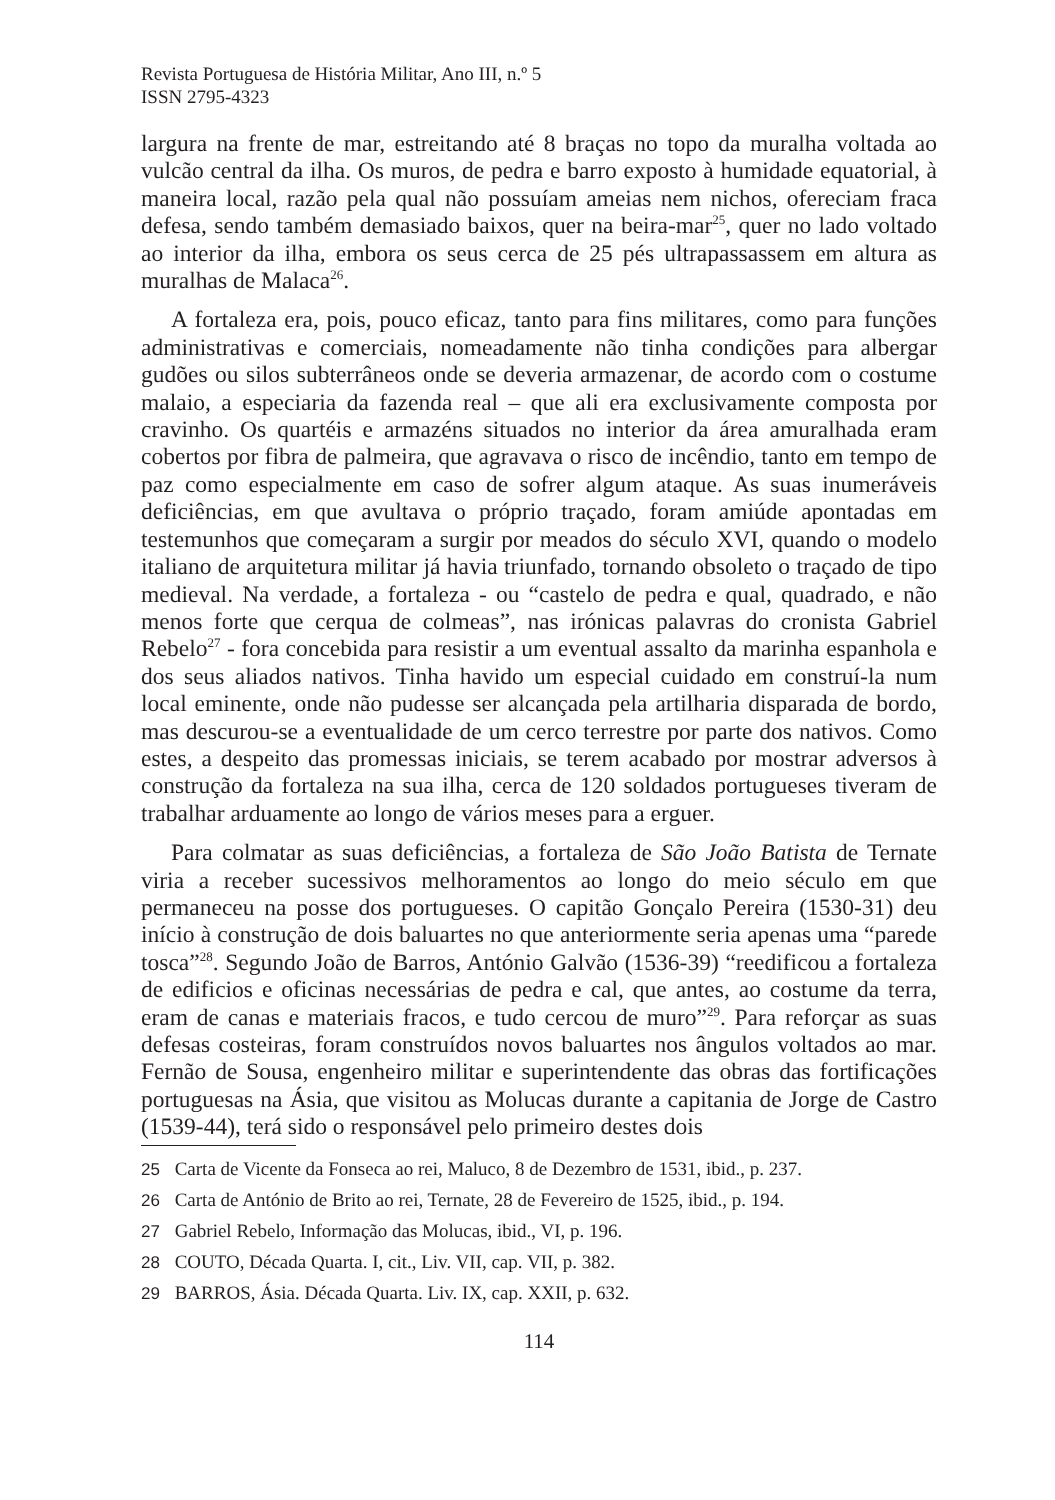Revista Portuguesa de História Militar, Ano III, n.º 5
ISSN 2795-4323
largura na frente de mar, estreitando até 8 braças no topo da muralha voltada ao vulcão central da ilha. Os muros, de pedra e barro exposto à humidade equatorial, à maneira local, razão pela qual não possuíam ameias nem nichos, ofereciam fraca defesa, sendo também demasiado baixos, quer na beira-mar<sup>25</sup>, quer no lado voltado ao interior da ilha, embora os seus cerca de 25 pés ultrapassassem em altura as muralhas de Malaca<sup>26</sup>.
A fortaleza era, pois, pouco eficaz, tanto para fins militares, como para funções administrativas e comerciais, nomeadamente não tinha condições para albergar gudões ou silos subterrâneos onde se deveria armazenar, de acordo com o costume malaio, a especiaria da fazenda real – que ali era exclusivamente composta por cravinho. Os quartéis e armazéns situados no interior da área amuralhada eram cobertos por fibra de palmeira, que agravava o risco de incêndio, tanto em tempo de paz como especialmente em caso de sofrer algum ataque. As suas inumeráveis deficiências, em que avultava o próprio traçado, foram amiúde apontadas em testemunhos que começaram a surgir por meados do século XVI, quando o modelo italiano de arquitetura militar já havia triunfado, tornando obsoleto o traçado de tipo medieval. Na verdade, a fortaleza - ou “castelo de pedra e qual, quadrado, e não menos forte que cerqua de colmeas”, nas irónicas palavras do cronista Gabriel Rebelo<sup>27</sup> - fora concebida para resistir a um eventual assalto da marinha espanhola e dos seus aliados nativos. Tinha havido um especial cuidado em construí-la num local eminente, onde não pudesse ser alcançada pela artilharia disparada de bordo, mas descurou-se a eventualidade de um cerco terrestre por parte dos nativos. Como estes, a despeito das promessas iniciais, se terem acabado por mostrar adversos à construção da fortaleza na sua ilha, cerca de 120 soldados portugueses tiveram de trabalhar arduamente ao longo de vários meses para a erguer.
Para colmatar as suas deficiências, a fortaleza de São João Batista de Ternate viria a receber sucessivos melhoramentos ao longo do meio século em que permaneceu na posse dos portugueses. O capitão Gonçalo Pereira (1530-31) deu início à construção de dois baluartes no que anteriormente seria apenas uma “parede tosca”<sup>28</sup>. Segundo João de Barros, António Galvão (1536-39) “reedificou a fortaleza de edificios e oficinas necessárias de pedra e cal, que antes, ao costume da terra, eram de canas e materiais fracos, e tudo cercou de muro”<sup>29</sup>. Para reforçar as suas defesas costeiras, foram construídos novos baluartes nos ângulos voltados ao mar. Fernão de Sousa, engenheiro militar e superintendente das obras das fortificações portuguesas na Ásia, que visitou as Molucas durante a capitania de Jorge de Castro (1539-44), terá sido o responsável pelo primeiro destes dois
25 Carta de Vicente da Fonseca ao rei, Maluco, 8 de Dezembro de 1531, ibid., p. 237.
26 Carta de António de Brito ao rei, Ternate, 28 de Fevereiro de 1525, ibid., p. 194.
27 Gabriel Rebelo, Informação das Molucas, ibid., VI, p. 196.
28 COUTO, Década Quarta. I, cit., Liv. VII, cap. VII, p. 382.
29 BARROS, Ásia. Década Quarta. Liv. IX, cap. XXII, p. 632.
114